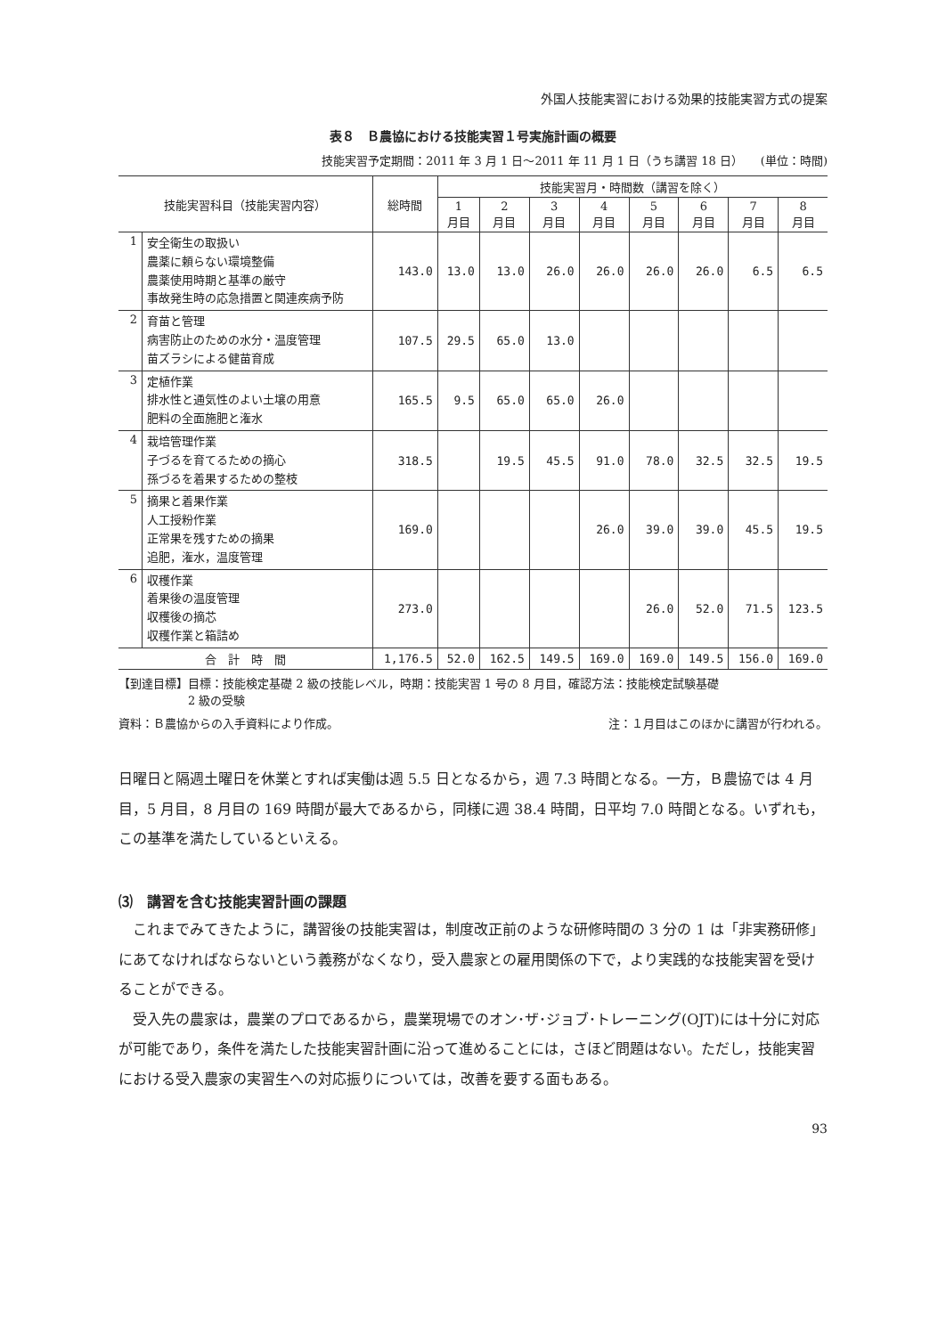外国人技能実習における効果的技能実習方式の提案
表８　Ｂ農協における技能実習１号実施計画の概要
技能実習予定期間：2011 年 3 月 1 日～2011 年 11 月 1 日（うち講習 18 日）　　(単位：時間)
| 技能実習科目（技能実習内容） | | 総時間 | 技能実習月・時間数（講習を除く） | | | | | | | |
| --- | --- | --- | --- | --- | --- | --- | --- | --- | --- | --- |
| | | | 1 月目 | 2 月目 | 3 月目 | 4 月目 | 5 月目 | 6 月目 | 7 月目 | 8 月目 |
| 1 | 安全衛生の取扱い 農薬に頼らない環境整備 農薬使用時期と基準の厳守 事故発生時の応急措置と関連疾病予防 | 143.0 | 13.0 | 13.0 | 26.0 | 26.0 | 26.0 | 26.0 | 6.5 | 6.5 |
| 2 | 育苗と管理 病害防止のための水分・温度管理 苗ズラシによる健苗育成 | 107.5 | 29.5 | 65.0 | 13.0 | | | | | |
| 3 | 定植作業 排水性と通気性のよい土壌の用意 肥料の全面施肥と潅水 | 165.5 | 9.5 | 65.0 | 65.0 | 26.0 | | | | |
| 4 | 栽培管理作業 子づるを育てるための摘心 孫づるを着果するための整枝 | 318.5 | | 19.5 | 45.5 | 91.0 | 78.0 | 32.5 | 32.5 | 19.5 |
| 5 | 摘果と着果作業 人工授粉作業 正常果を残すための摘果 追肥，潅水，温度管理 | 169.0 | | | | 26.0 | 39.0 | 39.0 | 45.5 | 19.5 |
| 6 | 収穫作業 着果後の温度管理 収穫後の摘芯 収穫作業と箱詰め | 273.0 | | | | | 26.0 | 52.0 | 71.5 | 123.5 |
| 合 計 時 間 | | 1,176.5 | 52.0 | 162.5 | 149.5 | 169.0 | 169.0 | 149.5 | 156.0 | 169.0 |
【到達目標】目標：技能検定基礎 2 級の技能レベル，時期：技能実習 1 号の 8 月目，確認方法：技能検定試験基礎
　　　　　　2 級の受験
資料：Ｂ農協からの入手資料により作成。 注：１月目はこのほかに講習が行われる。
日曜日と隔週土曜日を休業とすれば実働は週 5.5 日となるから，週 7.3 時間となる。一方，Ｂ農協では 4 月目，5 月目，8 月目の 169 時間が最大であるから，同様に週 38.4 時間，日平均 7.0 時間となる。いずれも，この基準を満たしているといえる。
⑶　講習を含む技能実習計画の課題
　これまでみてきたように，講習後の技能実習は，制度改正前のような研修時間の 3 分の 1 は「非実務研修」にあてなければならないという義務がなくなり，受入農家との雇用関係の下で，より実践的な技能実習を受けることができる。
　受入先の農家は，農業のプロであるから，農業現場でのオン･ザ･ジョブ･トレーニング(OJT)には十分に対応が可能であり，条件を満たした技能実習計画に沿って進めることには，さほど問題はない。ただし，技能実習における受入農家の実習生への対応振りについては，改善を要する面もある。
93